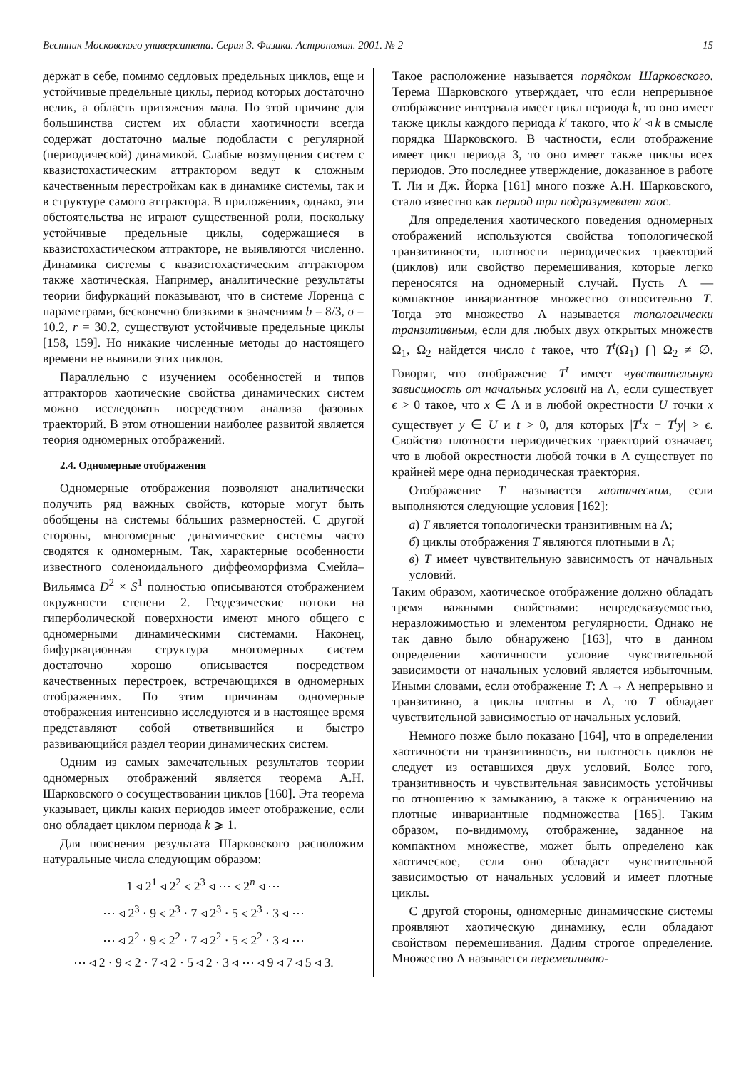Вестник Московского университета. Серия 3. Физика. Астрономия. 2001. № 2 15
держат в себе, помимо седловых предельных циклов, еще и устойчивые предельные циклы, период которых достаточно велик, а область притяжения мала. По этой причине для большинства систем их области хаотичности всегда содержат достаточно малые подобласти с регулярной (периодической) динамикой. Слабые возмущения систем с квазистохастическим аттрактором ведут к сложным качественным перестройкам как в динамике системы, так и в структуре самого аттрактора. В приложениях, однако, эти обстоятельства не играют существенной роли, поскольку устойчивые предельные циклы, содержащиеся в квазистохастическом аттракторе, не выявляются численно. Динамика системы с квазистохастическим аттрактором также хаотическая. Например, аналитические результаты теории бифуркаций показывают, что в системе Лоренца с параметрами, бесконечно близкими к значениям b = 8/3, σ = 10.2, r = 30.2, существуют устойчивые предельные циклы [158, 159]. Но никакие численные методы до настоящего времени не выявили этих циклов.
Параллельно с изучением особенностей и типов аттракторов хаотические свойства динамических систем можно исследовать посредством анализа фазовых траекторий. В этом отношении наиболее развитой является теория одномерных отображений.
2.4. Одномерные отображения
Одномерные отображения позволяют аналитически получить ряд важных свойств, которые могут быть обобщены на системы бóльших размерностей. С другой стороны, многомерные динамические системы часто сводятся к одномерным. Так, характерные особенности известного соленоидального диффеоморфизма Смейла–Вильямса D<sup>2</sup> × S<sup>1</sup> полностью описываются отображением окружности степени 2. Геодезические потоки на гиперболической поверхности имеют много общего с одномерными динамическими системами. Наконец, бифуркационная структура многомерных систем достаточно хорошо описывается посредством качественных перестроек, встречающихся в одномерных отображениях. По этим причинам одномерные отображения интенсивно исследуются и в настоящее время представляют собой ответвившийся и быстро развивающийся раздел теории динамических систем.
Одним из самых замечательных результатов теории одномерных отображений является теорема А.Н. Шарковского о сосуществовании циклов [160]. Эта теорема указывает, циклы каких периодов имеет отображение, если оно обладает циклом периода k ⩾ 1.
Для пояснения результата Шарковского расположим натуральные числа следующим образом:
1 ◃ 2<sup>1</sup> ◃ 2<sup>2</sup> ◃ 2<sup>3</sup> ◃ ⋯ ◃ 2<sup>n</sup> ◃ ⋯
⋯ ◃ 2<sup>3</sup> · 9 ◃ 2<sup>3</sup> · 7 ◃ 2<sup>3</sup> · 5 ◃ 2<sup>3</sup> · 3 ◃ ⋯
⋯ ◃ 2<sup>2</sup> · 9 ◃ 2<sup>2</sup> · 7 ◃ 2<sup>2</sup> · 5 ◃ 2<sup>2</sup> · 3 ◃ ⋯
⋯ ◃ 2 · 9 ◃ 2 · 7 ◃ 2 · 5 ◃ 2 · 3 ◃ ⋯ ◃ 9 ◃ 7 ◃ 5 ◃ 3.
Такое расположение называется порядком Шарковского. Терема Шарковского утверждает, что если непрерывное отображение интервала имеет цикл периода k, то оно имеет также циклы каждого периода k′ такого, что k′ ◃ k в смысле порядка Шарковского. В частности, если отображение имеет цикл периода 3, то оно имеет также циклы всех периодов. Это последнее утверждение, доказанное в работе Т. Ли и Дж. Йорка [161] много позже А.Н. Шарковского, стало известно как период три подразумевает хаос.
Для определения хаотического поведения одномерных отображений используются свойства топологической транзитивности, плотности периодических траекторий (циклов) или свойство перемешивания, которые легко переносятся на одномерный случай. Пусть Λ — компактное инвариантное множество относительно T. Тогда это множество Λ называется топологически транзитивным, если для любых двух открытых множеств Ω<sub>1</sub>, Ω<sub>2</sub> найдется число t такое, что T<sup>t</sup>(Ω<sub>1</sub>) ⋂ Ω<sub>2</sub> ≠ ∅. Говорят, что отображение T<sup>t</sup> имеет чувствительную зависимость от начальных условий на Λ, если существует ϵ > 0 такое, что x ∈ Λ и в любой окрестности U точки x существует y ∈ U и t > 0, для которых |T<sup>t</sup>x − T<sup>t</sup>y| > ϵ. Свойство плотности периодических траекторий означает, что в любой окрестности любой точки в Λ существует по крайней мере одна периодическая траектория.
Отображение T называется хаотическим, если выполняются следующие условия [162]:
а) T является топологически транзитивным на Λ;
б) циклы отображения T являются плотными в Λ;
в) T имеет чувствительную зависимость от начальных условий.
Таким образом, хаотическое отображение должно обладать тремя важными свойствами: непредсказуемостью, неразложимостью и элементом регулярности. Однако не так давно было обнаружено [163], что в данном определении хаотичности условие чувствительной зависимости от начальных условий является избыточным. Иными словами, если отображение T: Λ → Λ непрерывно и транзитивно, а циклы плотны в Λ, то T обладает чувствительной зависимостью от начальных условий.
Немного позже было показано [164], что в определении хаотичности ни транзитивность, ни плотность циклов не следует из оставшихся двух условий. Более того, транзитивность и чувствительная зависимость устойчивы по отношению к замыканию, а также к ограничению на плотные инвариантные подмножества [165]. Таким образом, по-видимому, отображение, заданное на компактном множестве, может быть определено как хаотическое, если оно обладает чувствительной зависимостью от начальных условий и имеет плотные циклы.
С другой стороны, одномерные динамические системы проявляют хаотическую динамику, если обладают свойством перемешивания. Дадим строгое определение. Множество Λ называется перемешиваю-